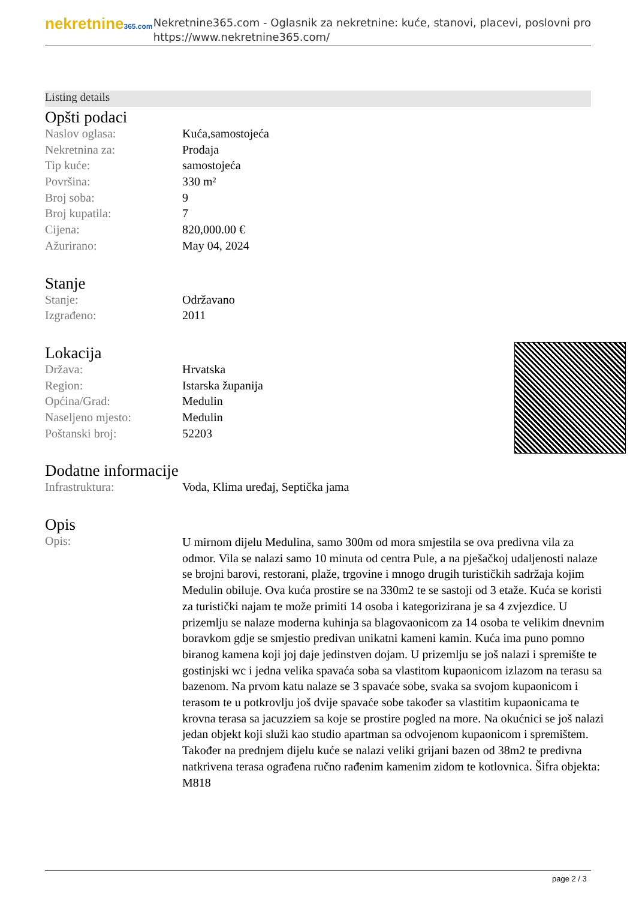nekretnine365.com
Nekretnine365.com - Oglasnik za nekretnine: kuće, stanovi, placevi, poslovni pro
https://www.nekretnine365.com/
Listing details
Opšti podaci
| Naslov oglasa: | Kuća,samostojeća |
| Nekretnina za: | Prodaja |
| Tip kuće: | samostojeća |
| Površina: | 330 m² |
| Broj soba: | 9 |
| Broj kupatila: | 7 |
| Cijena: | 820,000.00 € |
| Ažurirano: | May 04, 2024 |
Stanje
| Stanje: | Održavano |
| Izgrađeno: | 2011 |
Lokacija
| Država: | Hrvatska |
| Region: | Istarska županija |
| Općina/Grad: | Medulin |
| Naseljeno mjesto: | Medulin |
| Poštanski broj: | 52203 |
Dodatne informacije
| Infrastruktura: | Voda, Klima uređaj, Septička jama |
Opis
| Opis: | U mirnom dijelu Medulina, samo 300m od mora smjestila se ova predivna vila za odmor. Vila se nalazi samo 10 minuta od centra Pule, a na pješačkoj udaljenosti nalaze se brojni barovi, restorani, plaže, trgovine i mnogo drugih turističkih sadržaja kojim Medulin obiluje. Ova kuća prostire se na 330m2 te se sastoji od 3 etaže. Kuća se koristi za turistički najam te može primiti 14 osoba i kategorizirana je sa 4 zvjezdice. U prizemlju se nalaze moderna kuhinja sa blagovaonicom za 14 osoba te velikim dnevnim boravkom gdje se smjestio predivan unikatni kameni kamin. Kuća ima puno pomno biranog kamena koji joj daje jedinstven dojam. U prizemlju se još nalazi i spremište te gostinjski wc i jedna velika spavaća soba sa vlastitom kupaonicom izlazom na terasu sa bazenom. Na prvom katu nalaze se 3 spavaće sobe, svaka sa svojom kupaonicom i terasom te u potkrovlju još dvije spavaće sobe također sa vlastitim kupaonicama te krovna terasa sa jacuzziem sa koje se prostire pogled na more. Na okućnici se još nalazi jedan objekt koji služi kao studio apartman sa odvojenom kupaonicom i spremištem. Također na prednjem dijelu kuće se nalazi veliki grijani bazen od 38m2 te predivna natkrivena terasa ograđena ručno rađenim kamenim zidom te kotlovnica. Šifra objekta: M818 |
page 2 / 3